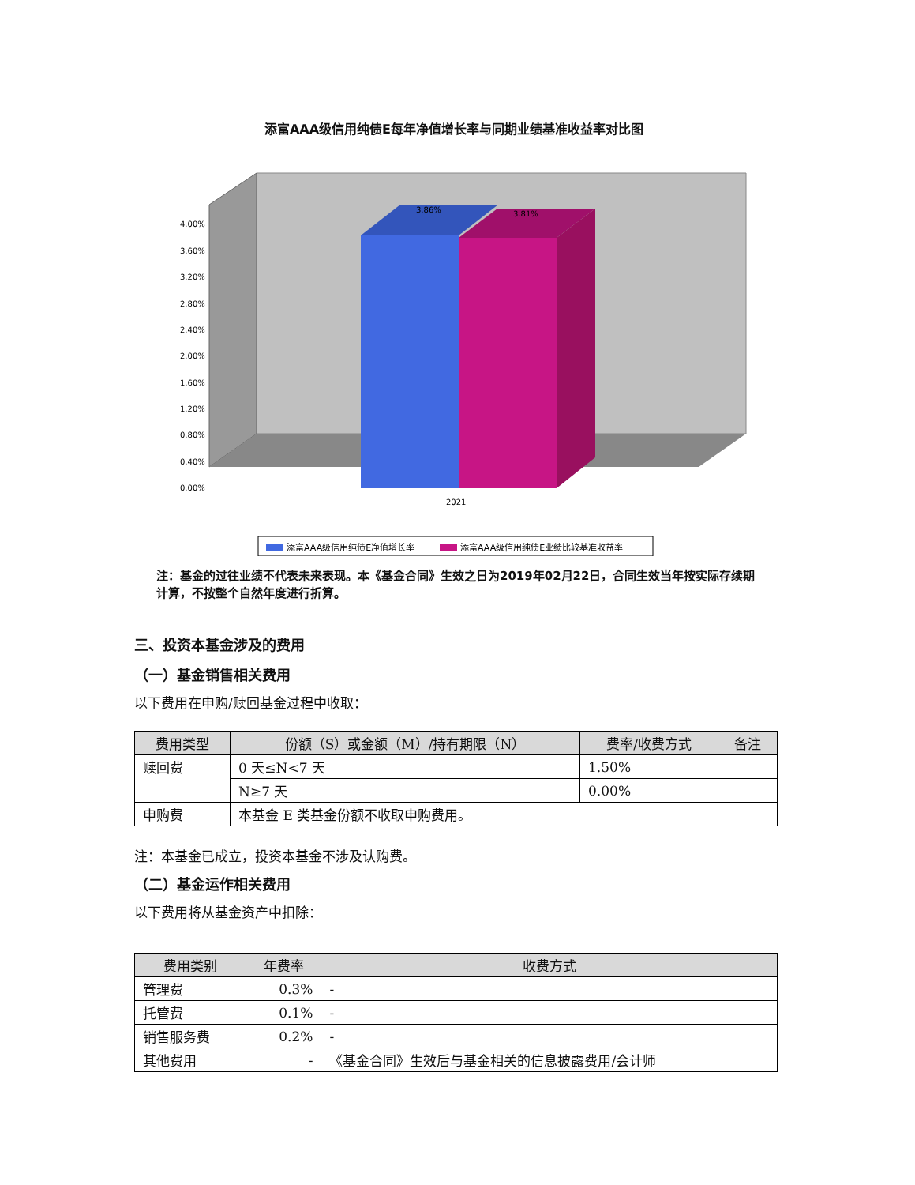添富AAA级信用纯债E每年净值增长率与同期业绩基准收益率对比图
4.00%
3.60%
3.20%
2.80%
2.40%
2.00%
1.60%
1.20%
0.80%
0.40%
0.00%
2021
3.86%
3.81%
添富AAA级信用纯债E净值增长率
添富AAA级信用纯债E业绩比较基准收益率
注：基金的过往业绩不代表未来表现。本《基金合同》生效之日为2019年02月22日，合同生效当年按实际存续期计算，不按整个自然年度进行折算。
三、投资本基金涉及的费用
（一）基金销售相关费用
以下费用在申购/赎回基金过程中收取：
| 费用类型 | 份额（S）或金额（M）/持有期限（N） | 费率/收费方式 | 备注 |
| --- | --- | --- | --- |
| 赎回费 | 0 天≤N<7 天 | 1.50% | |
| | N≥7 天 | 0.00% | |
| 申购费 | 本基金 E 类基金份额不收取申购费用。 | | |
注：本基金已成立，投资本基金不涉及认购费。
（二）基金运作相关费用
以下费用将从基金资产中扣除：
| 费用类别 | 年费率 | 收费方式 |
| --- | --- | --- |
| 管理费 | 0.3% | - |
| 托管费 | 0.1% | - |
| 销售服务费 | 0.2% | - |
| 其他费用 | - | 《基金合同》生效后与基金相关的信息披露费用/会计师 |